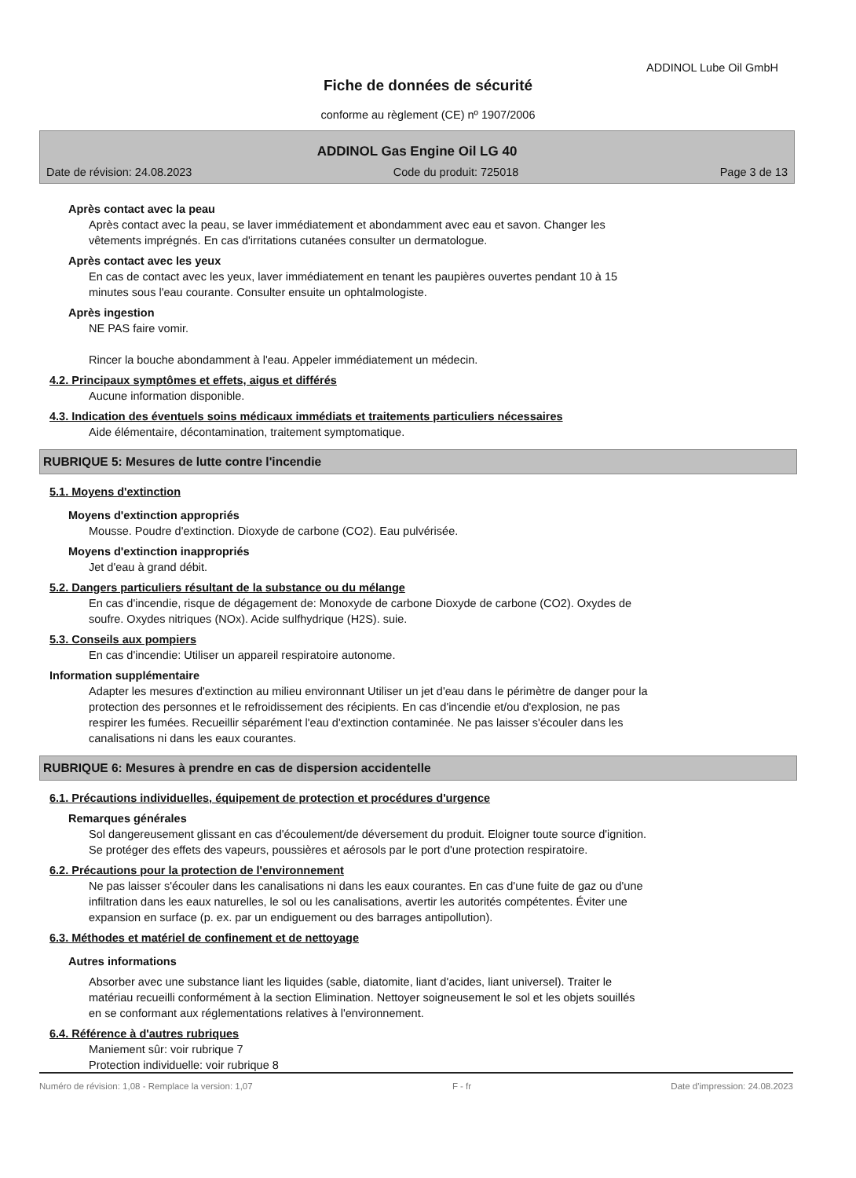ADDINOL Lube Oil GmbH
Fiche de données de sécurité
conforme au règlement (CE) nº 1907/2006
ADDINOL Gas Engine Oil LG 40
Date de révision: 24.08.2023 Code du produit: 725018 Page 3 de 13
Après contact avec la peau
Après contact avec la peau, se laver immédiatement et abondamment avec eau et savon. Changer les
vêtements imprégnés. En cas d'irritations cutanées consulter un dermatologue.
Après contact avec les yeux
En cas de contact avec les yeux, laver immédiatement en tenant les paupières ouvertes pendant 10 à 15
minutes sous l'eau courante. Consulter ensuite un ophtalmologiste.
Après ingestion
NE PAS faire vomir.
Rincer la bouche abondamment à l'eau. Appeler immédiatement un médecin.
4.2. Principaux symptômes et effets, aigus et différés
Aucune information disponible.
4.3. Indication des éventuels soins médicaux immédiats et traitements particuliers nécessaires
Aide élémentaire, décontamination, traitement symptomatique.
RUBRIQUE 5: Mesures de lutte contre l'incendie
5.1. Moyens d'extinction
Moyens d'extinction appropriés
Mousse. Poudre d'extinction. Dioxyde de carbone (CO2). Eau pulvérisée.
Moyens d'extinction inappropriés
Jet d'eau à grand débit.
5.2. Dangers particuliers résultant de la substance ou du mélange
En cas d'incendie, risque de dégagement de: Monoxyde de carbone Dioxyde de carbone (CO2). Oxydes de
soufre. Oxydes nitriques (NOx). Acide sulfhydrique (H2S). suie.
5.3. Conseils aux pompiers
En cas d'incendie: Utiliser un appareil respiratoire autonome.
Information supplémentaire
Adapter les mesures d'extinction au milieu environnant Utiliser un jet d'eau dans le périmètre de danger pour la
protection des personnes et le refroidissement des récipients. En cas d'incendie et/ou d'explosion, ne pas
respirer les fumées. Recueillir séparément l'eau d'extinction contaminée. Ne pas laisser s'écouler dans les
canalisations ni dans les eaux courantes.
RUBRIQUE 6: Mesures à prendre en cas de dispersion accidentelle
6.1. Précautions individuelles, équipement de protection et procédures d'urgence
Remarques générales
Sol dangereusement glissant en cas d'écoulement/de déversement du produit. Eloigner toute source d'ignition.
Se protéger des effets des vapeurs, poussières et aérosols par le port d'une protection respiratoire.
6.2. Précautions pour la protection de l'environnement
Ne pas laisser s'écouler dans les canalisations ni dans les eaux courantes. En cas d'une fuite de gaz ou d'une
infiltration dans les eaux naturelles, le sol ou les canalisations, avertir les autorités compétentes. Éviter une
expansion en surface (p. ex. par un endiguement ou des barrages antipollution).
6.3. Méthodes et matériel de confinement et de nettoyage
Autres informations
Absorber avec une substance liant les liquides (sable, diatomite, liant d'acides, liant universel). Traiter le
matériau recueilli conformément à la section Elimination. Nettoyer soigneusement le sol et les objets souillés
en se conformant aux réglementations relatives à l'environnement.
6.4. Référence à d'autres rubriques
Maniement sûr: voir rubrique 7
Protection individuelle: voir rubrique 8
Numéro de révision: 1,08 - Remplace la version: 1,07 F - fr Date d'impression: 24.08.2023